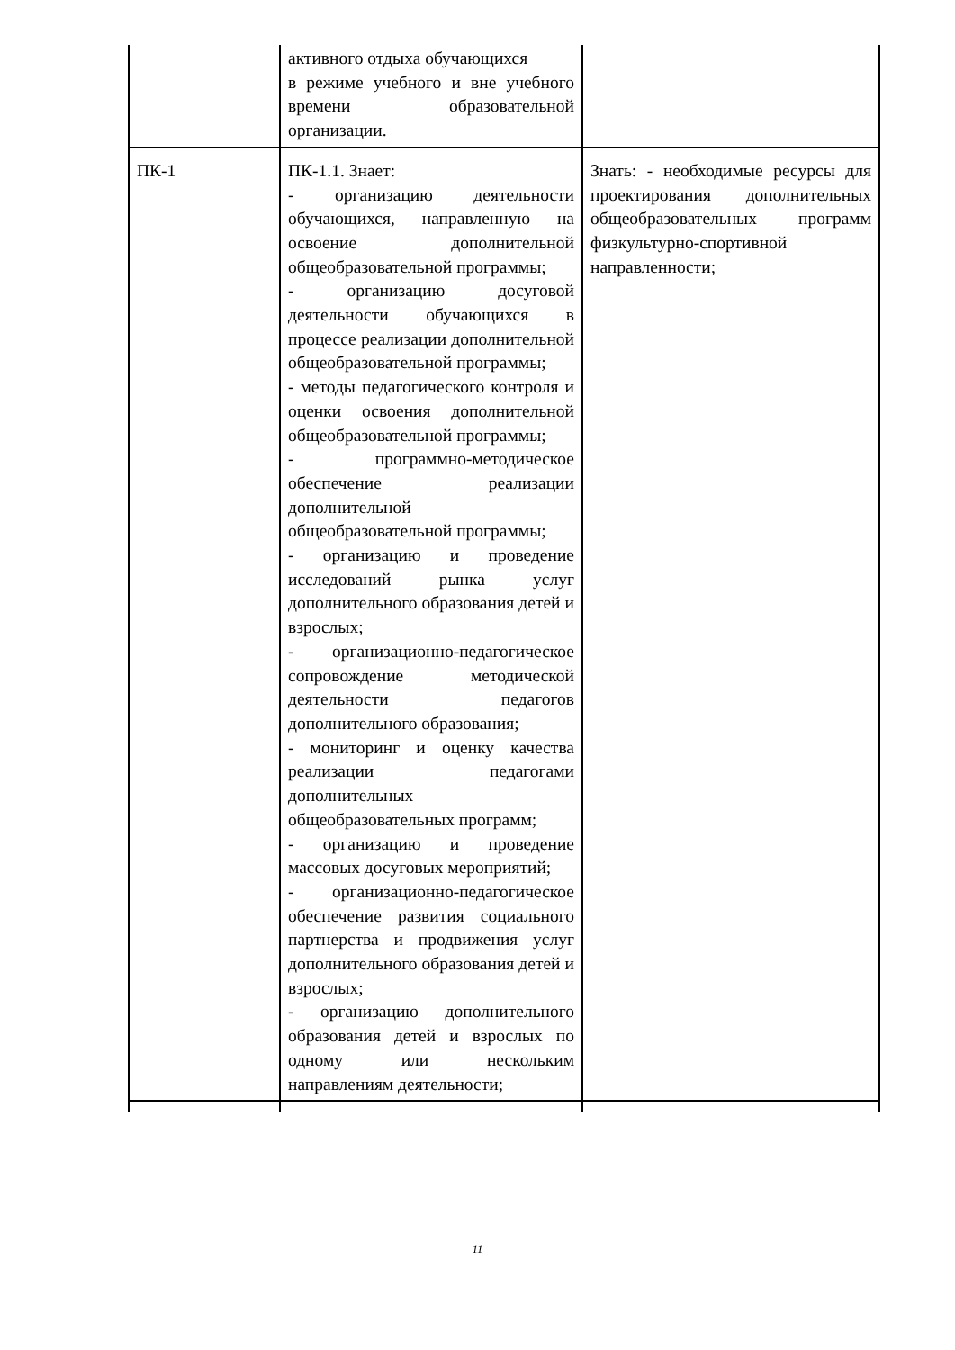| | активного отдыха обучающихся в режиме учебного и вне учебного времени образовательной организации. | |
| ПК-1 | ПК-1.1. Знает: - организацию деятельности обучающихся, направленную на освоение дополнительной общеобразовательной программы; - организацию досуговой деятельности обучающихся в процессе реализации дополнительной общеобразовательной программы; - методы педагогического контроля и оценки освоения дополнительной общеобразовательной программы; - программно-методическое обеспечение реализации дополнительной общеобразовательной программы; - организацию и проведение исследований рынка услуг дополнительного образования детей и взрослых; - организационно-педагогическое сопровождение методической деятельности педагогов дополнительного образования; - мониторинг и оценку качества реализации педагогами дополнительных общеобразовательных программ; - организацию и проведение массовых досуговых мероприятий; - организационно-педагогическое обеспечение развития социального партнерства и продвижения услуг дополнительного образования детей и взрослых; - организацию дополнительного образования детей и взрослых по одному или нескольким направлениям деятельности; | Знать: - необходимые ресурсы для проектирования дополнительных общеобразовательных программ физкультурно-спортивной направленности; |
11